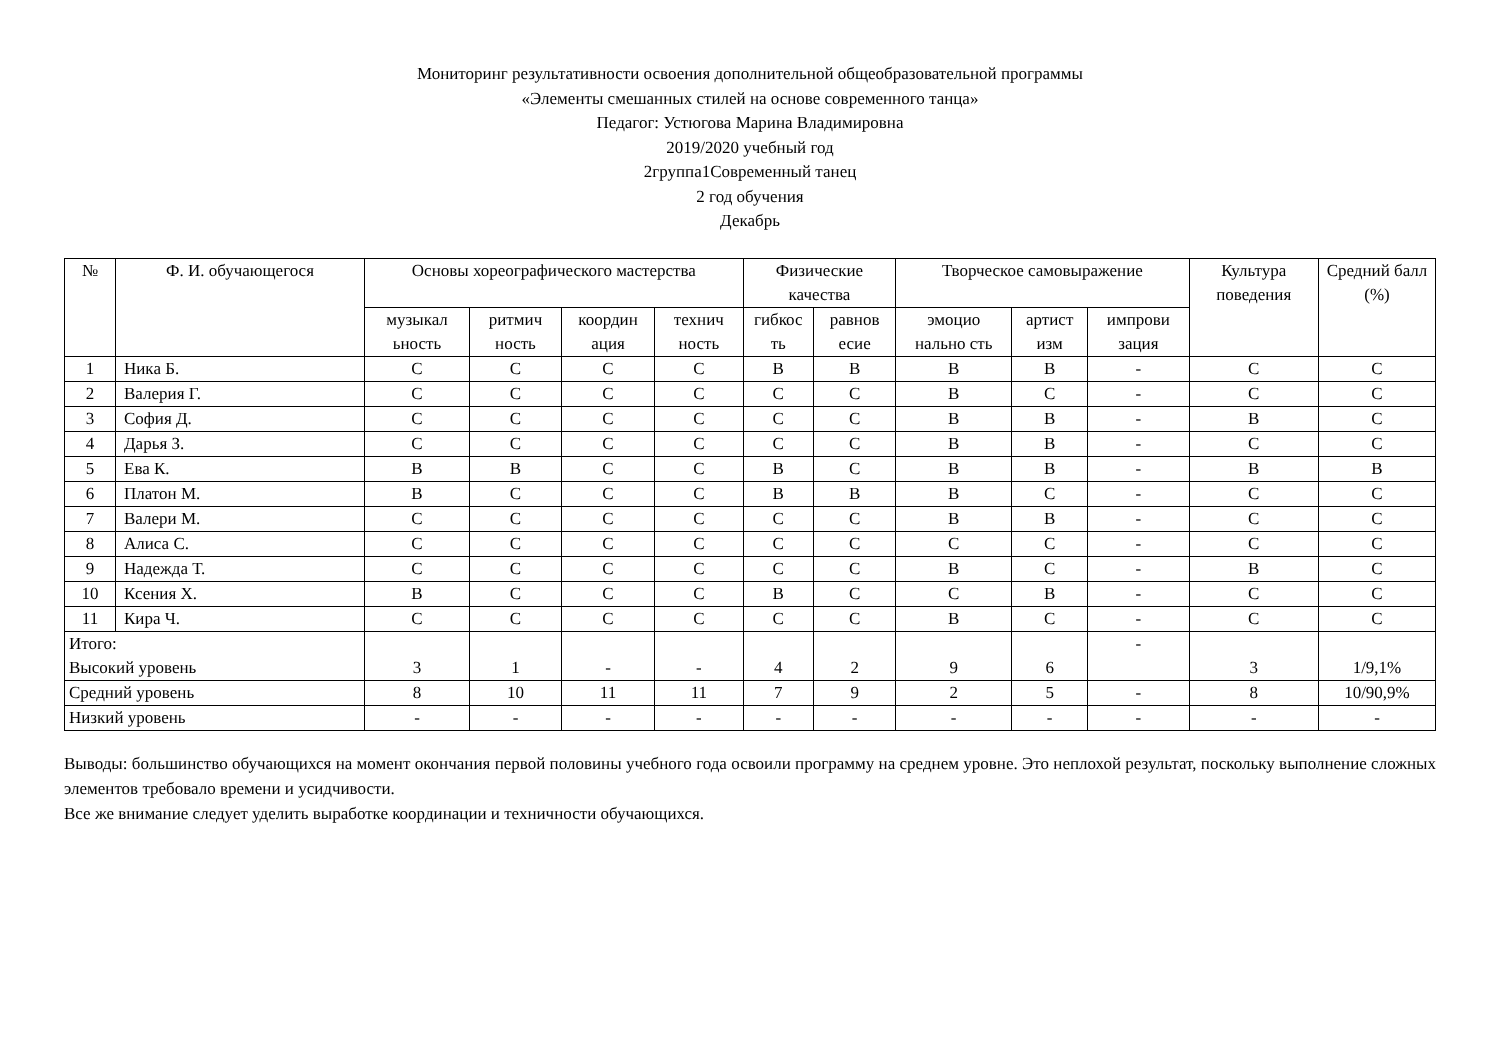Мониторинг результативности освоения дополнительной общеобразовательной программы
«Элементы смешанных стилей на основе современного танца»
Педагог: Устюгова Марина Владимировна
2019/2020 учебный год
2группа1Современный танец
2 год обучения
Декабрь
| № | Ф. И. обучающегося | Основы хореографического мастерства | | | | Физические качества | | Творческое самовыражение | | | Культура поведения | Средний балл (%) |
| --- | --- | --- | --- | --- | --- | --- | --- | --- | --- | --- | --- | --- |
| | | музыкал ьность | ритмич ность | координ ация | технич ность | гибкос ть | равнов есие | эмоцио нально сть | артист изм | импрови зация | | |
| 1 | Ника Б. | С | С | С | С | В | В | В | В | - | С | С |
| 2 | Валерия Г. | С | С | С | С | С | С | В | С | - | С | С |
| 3 | София Д. | С | С | С | С | С | С | В | В | - | В | С |
| 4 | Дарья З. | С | С | С | С | С | С | В | В | - | С | С |
| 5 | Ева К. | В | В | С | С | В | С | В | В | - | В | В |
| 6 | Платон М. | В | С | С | С | В | В | В | С | - | С | С |
| 7 | Валери М. | С | С | С | С | С | С | В | В | - | С | С |
| 8 | Алиса С. | С | С | С | С | С | С | С | С | - | С | С |
| 9 | Надежда Т. | С | С | С | С | С | С | В | С | - | В | С |
| 10 | Ксения Х. | В | С | С | С | В | С | С | В | - | С | С |
| 11 | Кира Ч. | С | С | С | С | С | С | В | С | - | С | С |
| Итого: Высокий уровень | | 3 | 1 | - | - | 4 | 2 | 9 | 6 | - | 3 | 1/9,1% |
| Средний уровень | | 8 | 10 | 11 | 11 | 7 | 9 | 2 | 5 | - | 8 | 10/90,9% |
| Низкий уровень | | - | - | - | - | - | - | - | - | - | - | - |
Выводы: большинство обучающихся на момент окончания первой половины учебного года освоили программу на среднем уровне. Это неплохой результат, поскольку выполнение сложных элементов требовало времени и усидчивости.
Все же внимание следует уделить выработке координации и техничности обучающихся.